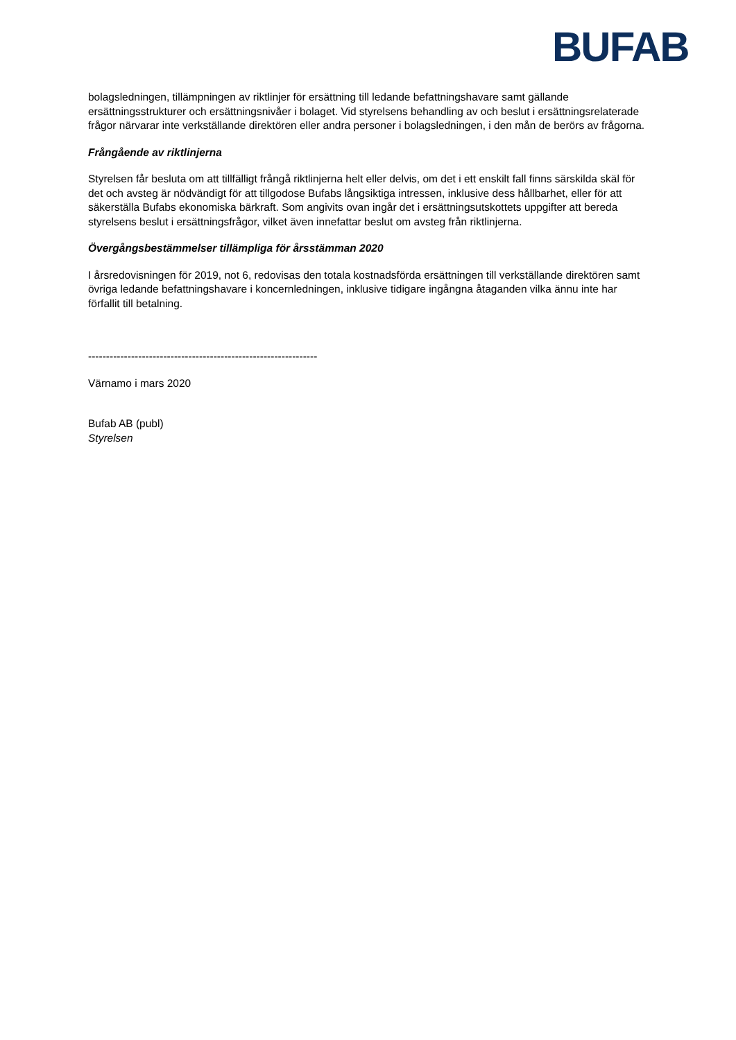BUFAB
bolagsledningen, tillämpningen av riktlinjer för ersättning till ledande befattningshavare samt gällande ersättningsstrukturer och ersättningsnivåer i bolaget. Vid styrelsens behandling av och beslut i ersättningsrelaterade frågor närvarar inte verkställande direktören eller andra personer i bolagsledningen, i den mån de berörs av frågorna.
Frångående av riktlinjerna
Styrelsen får besluta om att tillfälligt frångå riktlinjerna helt eller delvis, om det i ett enskilt fall finns särskilda skäl för det och avsteg är nödvändigt för att tillgodose Bufabs långsiktiga intressen, inklusive dess hållbarhet, eller för att säkerställa Bufabs ekonomiska bärkraft. Som angivits ovan ingår det i ersättningsutskottets uppgifter att bereda styrelsens beslut i ersättningsfrågor, vilket även innefattar beslut om avsteg från riktlinjerna.
Övergångsbestämmelser tillämpliga för årsstämman 2020
I årsredovisningen för 2019, not 6, redovisas den totala kostnadsförda ersättningen till verkställande direktören samt övriga ledande befattningshavare i koncernledningen, inklusive tidigare ingångna åtaganden vilka ännu inte har förfallit till betalning.
----------------------------------------------------------------
Värnamo i mars 2020
Bufab AB (publ)
Styrelsen